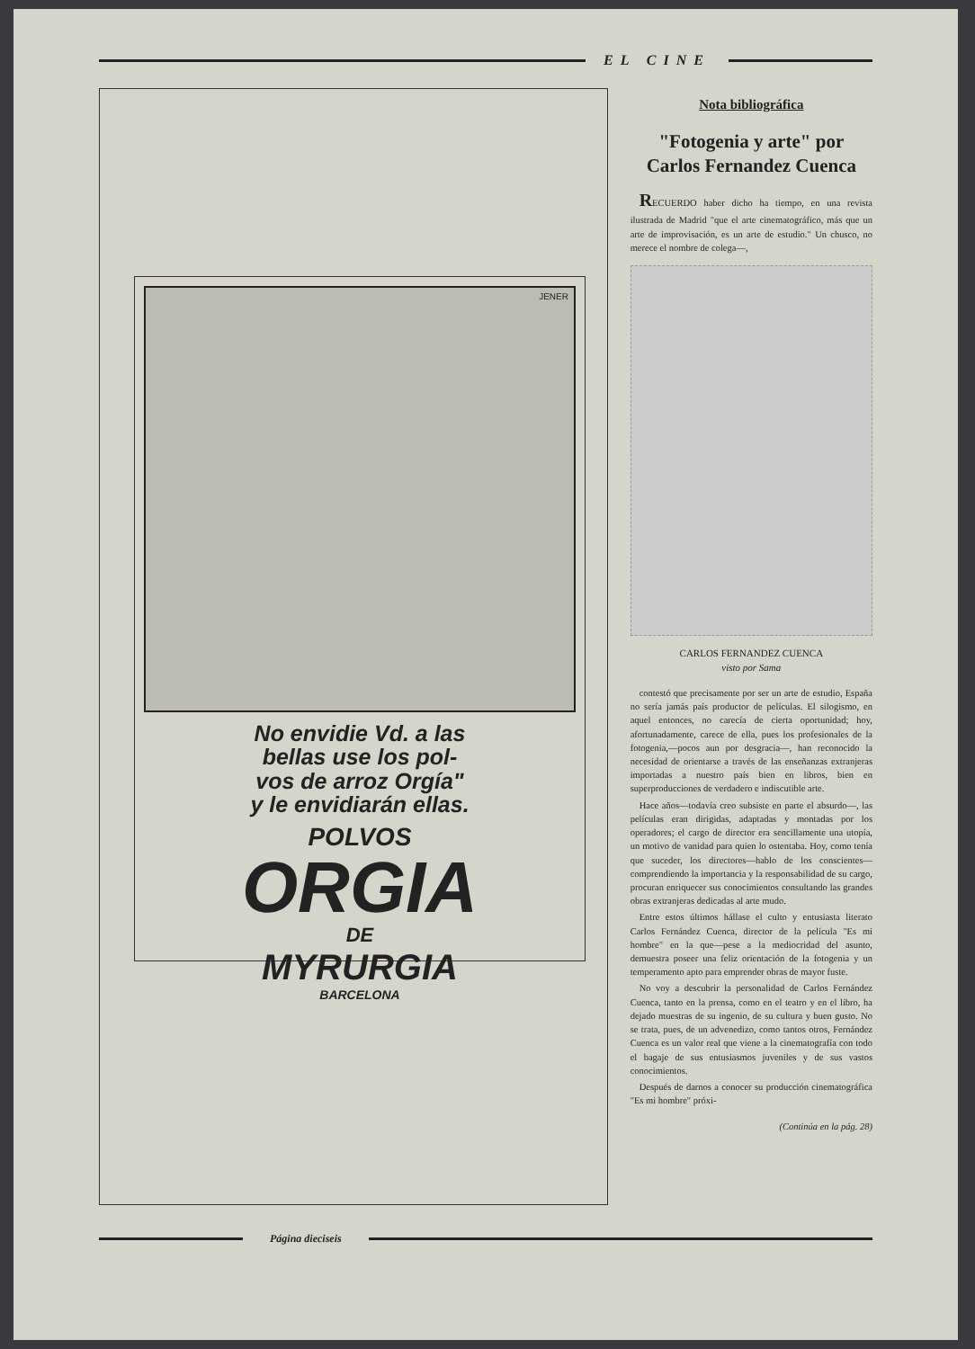EL CINE
JENER
No envidie Vd. a las
bellas use los pol-
vos de arroz Orgía"
y le envidiarán ellas.
POLVOS
ORGIA
DE
MYRURGIA
BARCELONA
Nota bibliográfica
"Fotogenia y arte" por Carlos Fernandez Cuenca
RECUERDO haber dicho ha tiempo, en una revista ilustrada de Madrid "que el arte cinematográfico, más que un arte de improvisación, es un arte de estudio." Un chusco, no merece el nombre de colega—,
CARLOS FERNANDEZ CUENCA
visto por Sama
contestó que precisamente por ser un arte de estudio, España no sería jamás país productor de películas. El silogismo, en aquel entonces, no carecía de cierta oportunidad; hoy, afortunadamente, carece de ella, pues los profesionales de la fotogenia,—pocos aun por desgracia—, han reconocido la necesidad de orientarse a través de las enseñanzas extranjeras importadas a nuestro país bien en libros, bien en superproducciones de verdadero e indiscutible arte.
Hace años—todavía creo subsiste en parte el absurdo—, las películas eran dirigidas, adaptadas y montadas por los operadores; el cargo de director era sencillamente una utopía, un motivo de vanidad para quien lo ostentaba. Hoy, como tenía que suceder, los directores—hablo de los conscientes—comprendiendo la importancia y la responsabilidad de su cargo, procuran enriquecer sus conocimientos consultando las grandes obras extranjeras dedicadas al arte mudo.
Entre estos últimos hállase el culto y entusiasta literato Carlos Fernández Cuenca, director de la película "Es mi hombre" en la que—pese a la mediocridad del asunto, demuestra poseer una feliz orientación de la fotogenia y un temperamento apto para emprender obras de mayor fuste.
No voy a descubrir la personalidad de Carlos Fernández Cuenca, tanto en la prensa, como en el teatro y en el libro, ha dejado muestras de su ingenio, de su cultura y buen gusto. No se trata, pues, de un advenedizo, como tantos otros, Fernández Cuenca es un valor real que viene a la cinematografía con todo el bagaje de sus entusiasmos juveniles y de sus vastos conocimientos.
Después de darnos a conocer su producción cinematográfica "Es mi hombre" próxi-
(Continúa en la pág. 28)
Página dieciseis